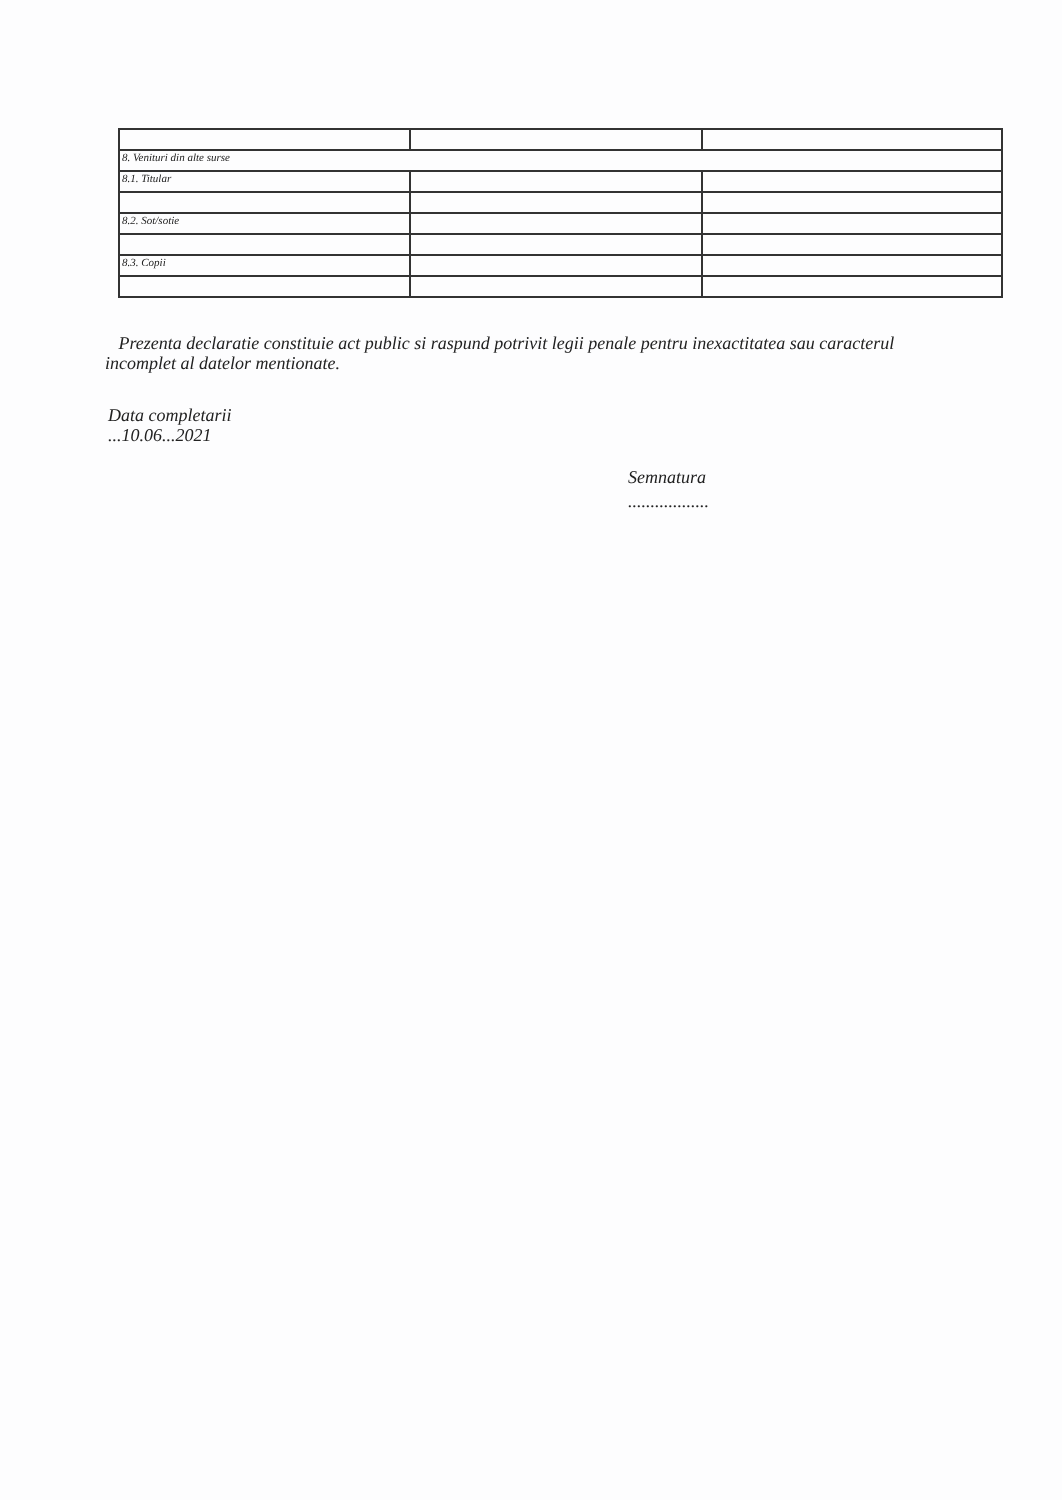| 8. Venituri din alte surse | | |
| 8.1. Titular | | |
| 8.2. Sot/sotie | | |
| 8.3. Copii | | |
Prezenta declaratie constituie act public si raspund potrivit legii penale pentru inexactitatea sau caracterul incomplet al datelor mentionate.
Data completarii
...10.06...2021
Semnatura
..................